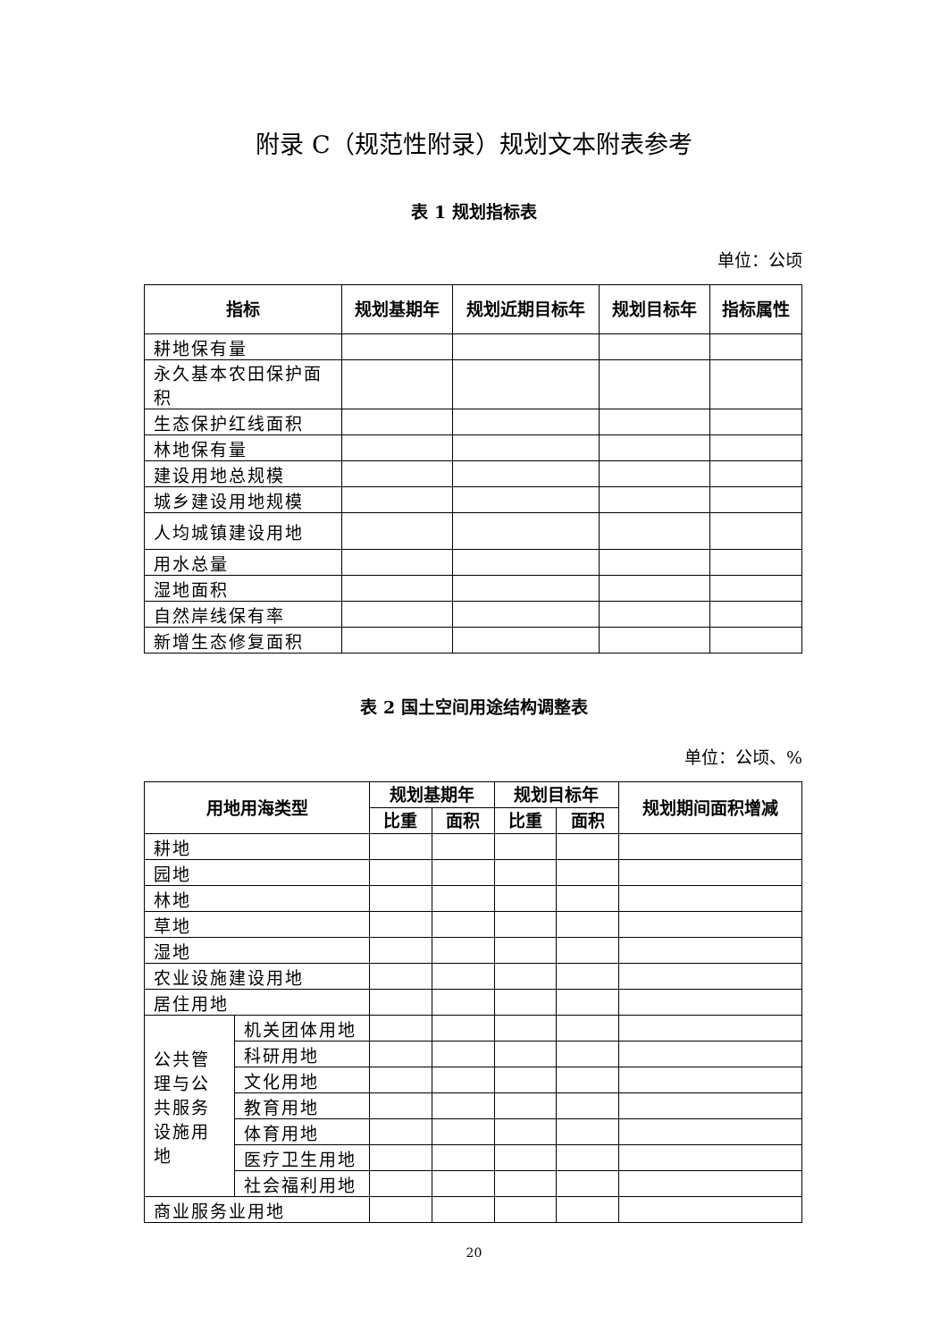附录 C（规范性附录）规划文本附表参考
表 1 规划指标表
单位：公顷
| 指标 | 规划基期年 | 规划近期目标年 | 规划目标年 | 指标属性 |
| --- | --- | --- | --- | --- |
| 耕地保有量 | | | | |
| 永久基本农田保护面积 | | | | |
| 生态保护红线面积 | | | | |
| 林地保有量 | | | | |
| 建设用地总规模 | | | | |
| 城乡建设用地规模 | | | | |
| 人均城镇建设用地 | | | | |
| 用水总量 | | | | |
| 湿地面积 | | | | |
| 自然岸线保有率 | | | | |
| 新增生态修复面积 | | | | |
表 2 国土空间用途结构调整表
单位：公顷、%
| 用地用海类型 | | 规划基期年 | | 规划目标年 | | 规划期间面积增减 |
| --- | --- | --- | --- | --- | --- | --- |
| | | 比重 | 面积 | 比重 | 面积 | |
| 耕地 | | | | | | |
| 园地 | | | | | | |
| 林地 | | | | | | |
| 草地 | | | | | | |
| 湿地 | | | | | | |
| 农业设施建设用地 | | | | | | |
| 居住用地 | | | | | | |
| 公共管理与公共服务设施用地 | 机关团体用地 | | | | | |
| | 科研用地 | | | | | |
| | 文化用地 | | | | | |
| | 教育用地 | | | | | |
| | 体育用地 | | | | | |
| | 医疗卫生用地 | | | | | |
| | 社会福利用地 | | | | | |
| 商业服务业用地 | | | | | | |
20